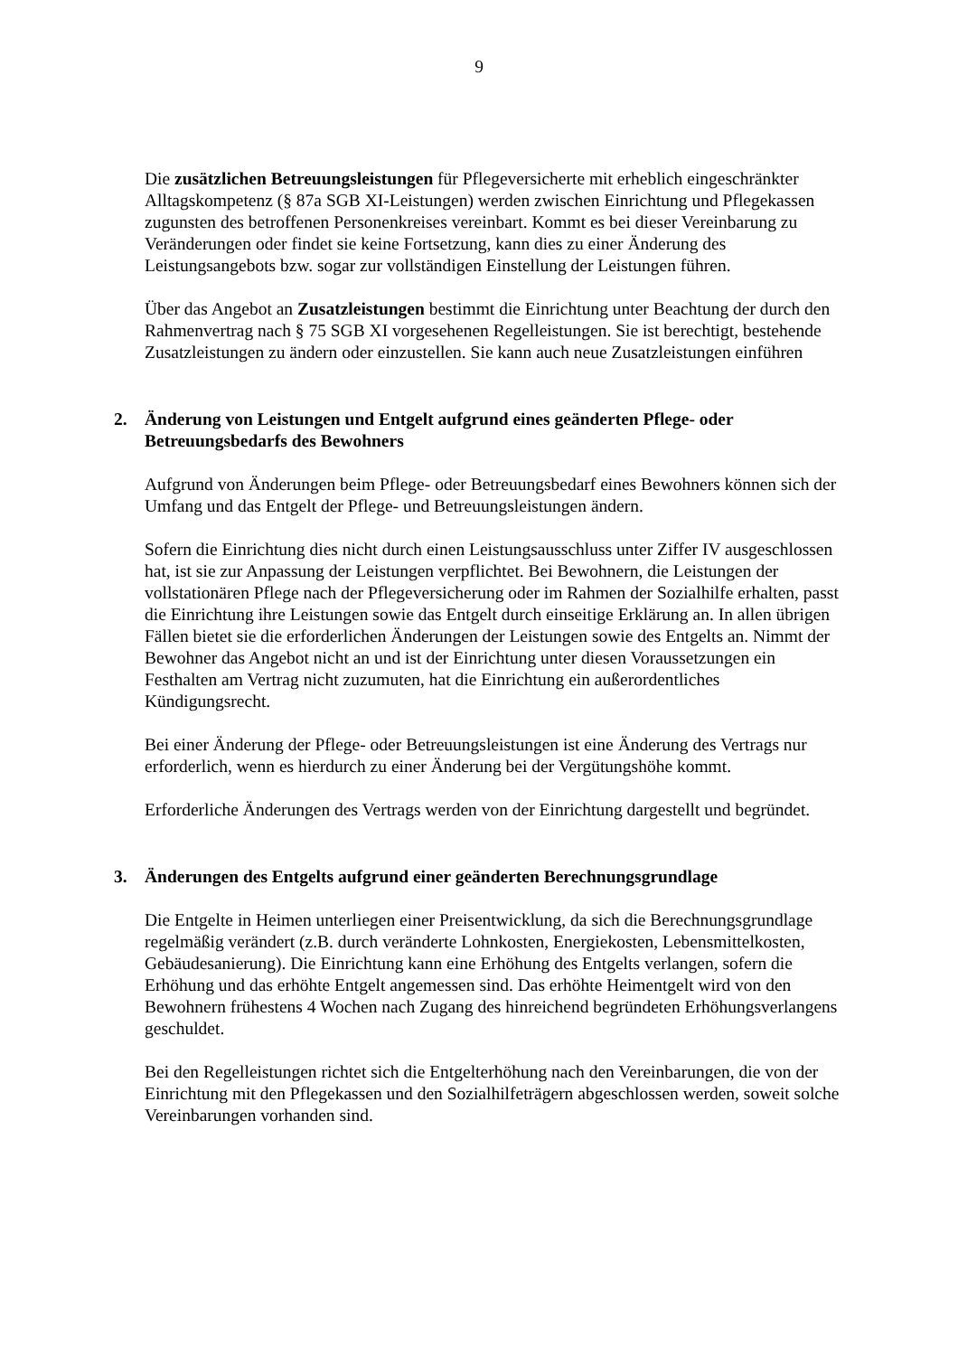9
Die zusätzlichen Betreuungsleistungen für Pflegeversicherte mit erheblich eingeschränkter Alltagskompetenz (§ 87a SGB XI-Leistungen) werden zwischen Einrichtung und Pflegekassen zugunsten des betroffenen Personenkreises vereinbart. Kommt es bei dieser Vereinbarung zu Veränderungen oder findet sie keine Fortsetzung, kann dies zu einer Änderung des Leistungsangebots bzw. sogar zur vollständigen Einstellung der Leistungen führen.
Über das Angebot an Zusatzleistungen bestimmt die Einrichtung unter Beachtung der durch den Rahmenvertrag nach § 75 SGB XI vorgesehenen Regelleistungen. Sie ist berechtigt, bestehende Zusatzleistungen zu ändern oder einzustellen. Sie kann auch neue Zusatzleistungen einführen
2. Änderung von Leistungen und Entgelt aufgrund eines geänderten Pflege- oder Betreuungsbedarfs des Bewohners
Aufgrund von Änderungen beim Pflege- oder Betreuungsbedarf eines Bewohners können sich der Umfang und das Entgelt der Pflege- und Betreuungsleistungen ändern.
Sofern die Einrichtung dies nicht durch einen Leistungsausschluss unter Ziffer IV ausgeschlossen hat, ist sie zur Anpassung der Leistungen verpflichtet. Bei Bewohnern, die Leistungen der vollstationären Pflege nach der Pflegeversicherung oder im Rahmen der Sozialhilfe erhalten, passt die Einrichtung ihre Leistungen sowie das Entgelt durch einseitige Erklärung an. In allen übrigen Fällen bietet sie die erforderlichen Änderungen der Leistungen sowie des Entgelts an. Nimmt der Bewohner das Angebot nicht an und ist der Einrichtung unter diesen Voraussetzungen ein Festhalten am Vertrag nicht zuzumuten, hat die Einrichtung ein außerordentliches Kündigungsrecht.
Bei einer Änderung der Pflege- oder Betreuungsleistungen ist eine Änderung des Vertrags nur erforderlich, wenn es hierdurch zu einer Änderung bei der Vergütungshöhe kommt.
Erforderliche Änderungen des Vertrags werden von der Einrichtung dargestellt und begründet.
3. Änderungen des Entgelts aufgrund einer geänderten Berechnungsgrundlage
Die Entgelte in Heimen unterliegen einer Preisentwicklung, da sich die Berechnungsgrundlage regelmäßig verändert (z.B. durch veränderte Lohnkosten, Energiekosten, Lebensmittelkosten, Gebäudesanierung). Die Einrichtung kann eine Erhöhung des Entgelts verlangen, sofern die Erhöhung und das erhöhte Entgelt angemessen sind. Das erhöhte Heimentgelt wird von den Bewohnern frühestens 4 Wochen nach Zugang des hinreichend begründeten Erhöhungsverlangens geschuldet.
Bei den Regelleistungen richtet sich die Entgelterhöhung nach den Vereinbarungen, die von der Einrichtung mit den Pflegekassen und den Sozialhilfeträgern abgeschlossen werden, soweit solche Vereinbarungen vorhanden sind.